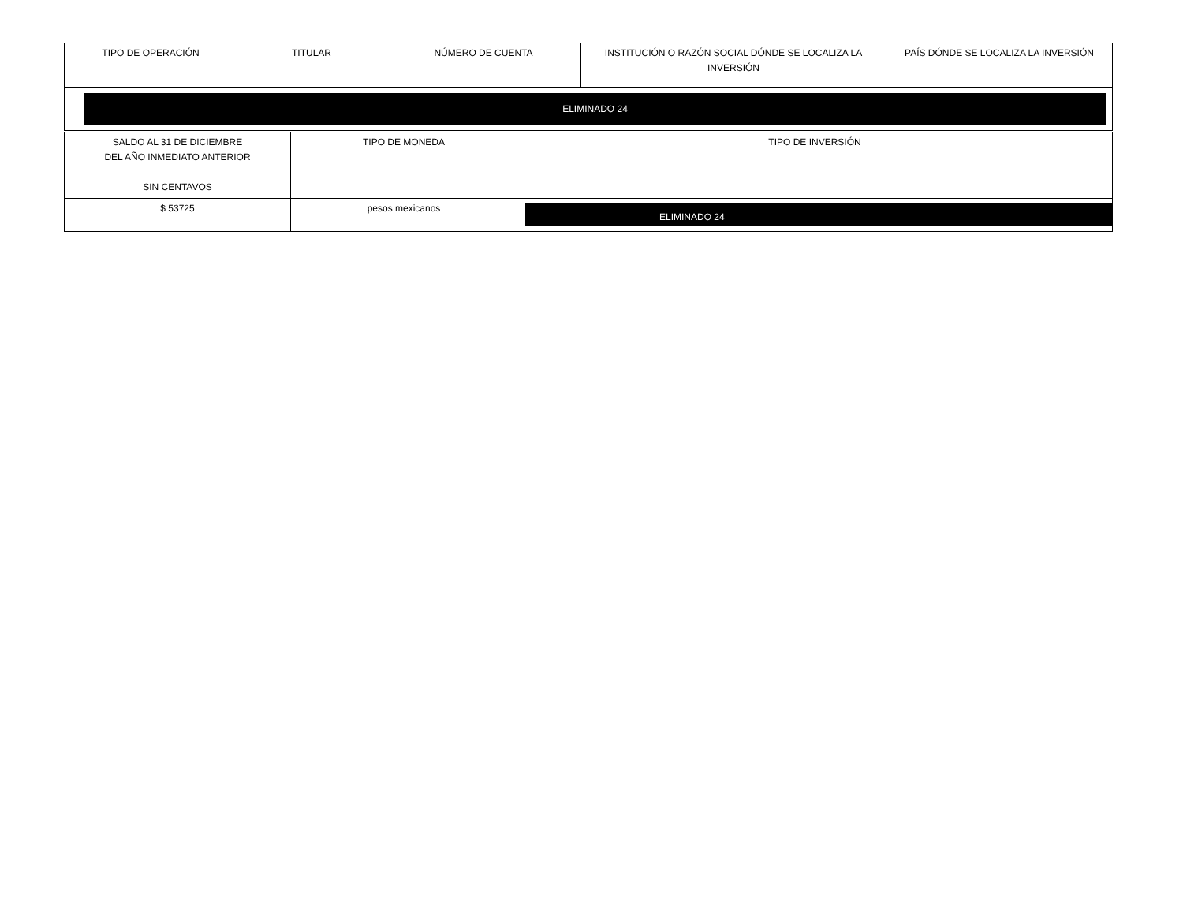| TIPO DE OPERACIÓN | TITULAR | NÚMERO DE CUENTA | INSTITUCIÓN O RAZÓN SOCIAL DÓNDE SE LOCALIZA LA INVERSIÓN | PAÍS DÓNDE SE LOCALIZA LA INVERSIÓN |
| ELIMINADO 24 | | | | |
| SALDO AL 31 DE DICIEMBRE DEL AÑO INMEDIATO ANTERIOR SIN CENTAVOS | TIPO DE MONEDA | TIPO DE INVERSIÓN |
| $ 53725 | pesos mexicanos | ELIMINADO 24 |